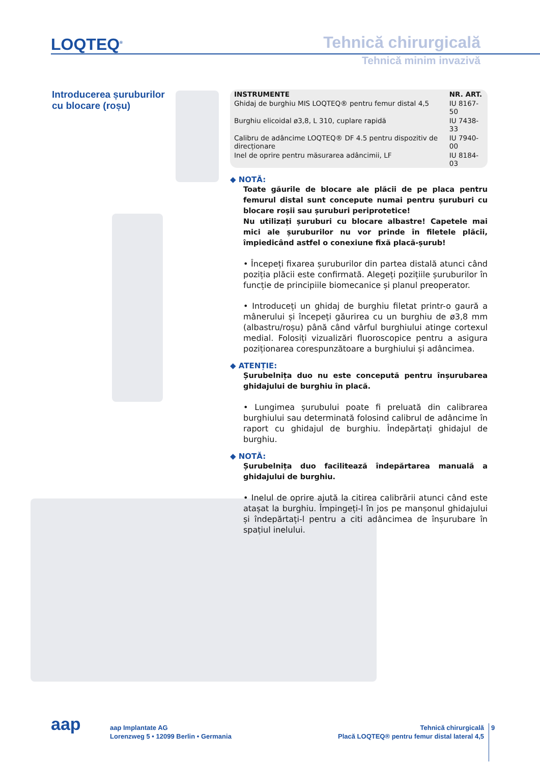LOQTEQ<sup>®</sup> Tehnică chirurgicală
Tehnică minim invazivă
Introducerea șuruburilor
cu blocare (roșu)
| INSTRUMENTE | NR. ART. |
| --- | --- |
| Ghidaj de burghiu MIS LOQTEQ® pentru femur distal 4,5 | IU 8167-50 |
| Burghiu elicoidal ø3,8, L 310, cuplare rapidă | IU 7438-33 |
| Calibru de adâncime LOQTEQ® DF 4.5 pentru dispozitiv de direcționare | IU 7940-00 |
| Inel de oprire pentru măsurarea adâncimii, LF | IU 8184-03 |
◆ NOTĂ:
Toate găurile de blocare ale plăcii de pe placa pentru femurul distal sunt concepute numai pentru șuruburi cu blocare roșii sau șuruburi periprotetice!
Nu utilizați șuruburi cu blocare albastre! Capetele mai mici ale șuruburilor nu vor prinde în filetele plăcii, împiedicând astfel o conexiune fixă placă-șurub!
• Începeți fixarea șuruburilor din partea distală atunci când poziția plăcii este confirmată. Alegeți pozițiile șuruburilor în funcție de principiile biomecanice și planul preoperator.
• Introduceți un ghidaj de burghiu filetat printr-o gaură a mânerului și începeți găurirea cu un burghiu de ø3,8 mm (albastru/roșu) până când vârful burghiului atinge cortexul medial. Folosiți vizualizări fluoroscopice pentru a asigura poziționarea corespunzătoare a burghiului și adâncimea.
◆ ATENȚIE:
Șurubelnița duo nu este concepută pentru înșurubarea ghidajului de burghiu în placă.
• Lungimea șurubului poate fi preluată din calibrarea burghiului sau determinată folosind calibrul de adâncime în raport cu ghidajul de burghiu. Îndepărtați ghidajul de burghiu.
◆ NOTĂ:
Șurubelnița duo facilitează îndepărtarea manuală a ghidajului de burghiu.
• Inelul de oprire ajută la citirea calibrării atunci când este atașat la burghiu. Împingeți-l în jos pe manșonul ghidajului și îndepărtați-l pentru a citi adâncimea de înșurubare în spațiul inelului.
aap
aap Implantate AG
Lorenzweg 5 • 12099 Berlin • Germania
Tehnică chirurgicală
Placă LOQTEQ® pentru femur distal lateral 4,5
9